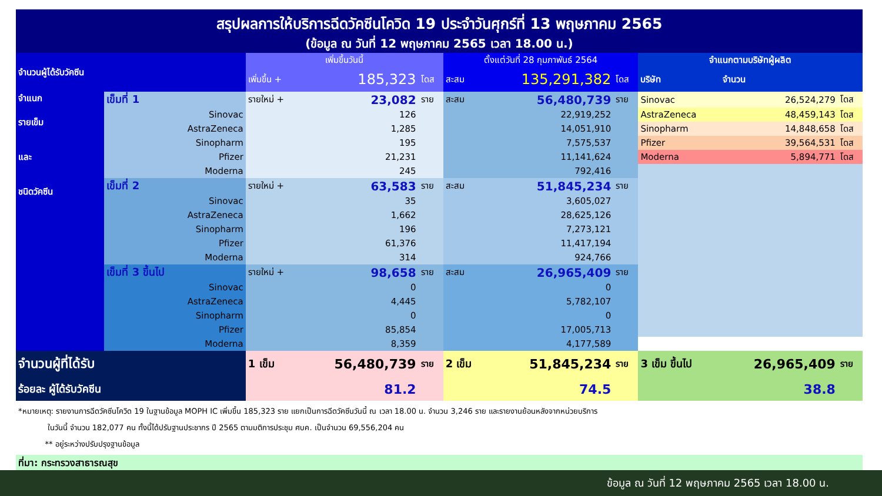สรุปผลการให้บริการฉีดวัคซีนโควิด 19 ประจำวันศุกร์ที่ 13 พฤษภาคม 2565
(ข้อมูล ณ วันที่ 12 พฤษภาคม 2565 เวลา 18.00 น.)
| จำนวนผู้ได้รับวัคซีน | | เพิ่มขึ้นวันนี้ | | | ตั้งแต่วันที่ 28 กุมภาพันธ์ 2564 | | | จำแนกตามบริษัทผู้ผลิต | | |
| | | เพิ่มขึ้น + | 185,323 | โดส | สะสม | 135,291,382 | โดส | บริษัท | จำนวน | |
| จำแนก รายเข็ม และ ชนิดวัคซีน | เข็มที่ 1 | รายใหม่ + | 23,082 | ราย | สะสม | 56,480,739 | ราย | Sinovac | 26,524,279 | โดส |
| | Sinovac | | 126 | | | 22,919,252 | | AstraZeneca | 48,459,143 | โดส |
| | AstraZeneca | | 1,285 | | | 14,051,910 | | Sinopharm | 14,848,658 | โดส |
| | Sinopharm | | 195 | | | 7,575,537 | | Pfizer | 39,564,531 | โดส |
| | Pfizer | | 21,231 | | | 11,141,624 | | Moderna | 5,894,771 | โดส |
| | Moderna | | 245 | | | 792,416 | | | | |
| | เข็มที่ 2 | รายใหม่ + | 63,583 | ราย | สะสม | 51,845,234 | ราย | | | |
| | Sinovac | | 35 | | | 3,605,027 | | | | |
| | AstraZeneca | | 1,662 | | | 28,625,126 | | | | |
| | Sinopharm | | 196 | | | 7,273,121 | | | | |
| | Pfizer | | 61,376 | | | 11,417,194 | | | | |
| | Moderna | | 314 | | | 924,766 | | | | |
| | เข็มที่ 3 ขึ้นไป | รายใหม่ + | 98,658 | ราย | สะสม | 26,965,409 | ราย | | | |
| | Sinovac | | 0 | | | 0 | | | | |
| | AstraZeneca | | 4,445 | | | 5,782,107 | | | | |
| | Sinopharm | | 0 | | | 0 | | | | |
| | Pfizer | | 85,854 | | | 17,005,713 | | | | |
| | Moderna | | 8,359 | | | 4,177,589 | | | | |
| จำนวนผู้ที่ได้รับ | | 1 เข็ม | 56,480,739 | ราย | 2 เข็ม | 51,845,234 | ราย | 3 เข็ม ขึ้นไป | 26,965,409 | ราย |
| ร้อยละ ผู้ได้รับวัคซีน | | 81.2 | | | 74.5 | | | 38.8 | | |
*หมายเหตุ: รายงานการฉีดวัคซีนโควิด 19 ในฐานข้อมูล MOPH IC เพิ่มขึ้น 185,323 ราย แยกเป็นการฉีดวัคซีนวันนี้ ณ เวลา 18.00 น. จำนวน 3,246 ราย และรายงานย้อนหลังจากหน่วยบริการ
ในวันนี้ จำนวน 182,077 คน ทั้งนี้ได้ปรับฐานประชากร ปี 2565 ตามมติการประชุม ศบค. เป็นจำนวน 69,556,204 คน
** อยู่ระหว่างปรับปรุงฐานข้อมูล
ที่มา: กระทรวงสาธารณสุข
ข้อมูล ณ วันที่ 12 พฤษภาคม 2565 เวลา 18.00 น.